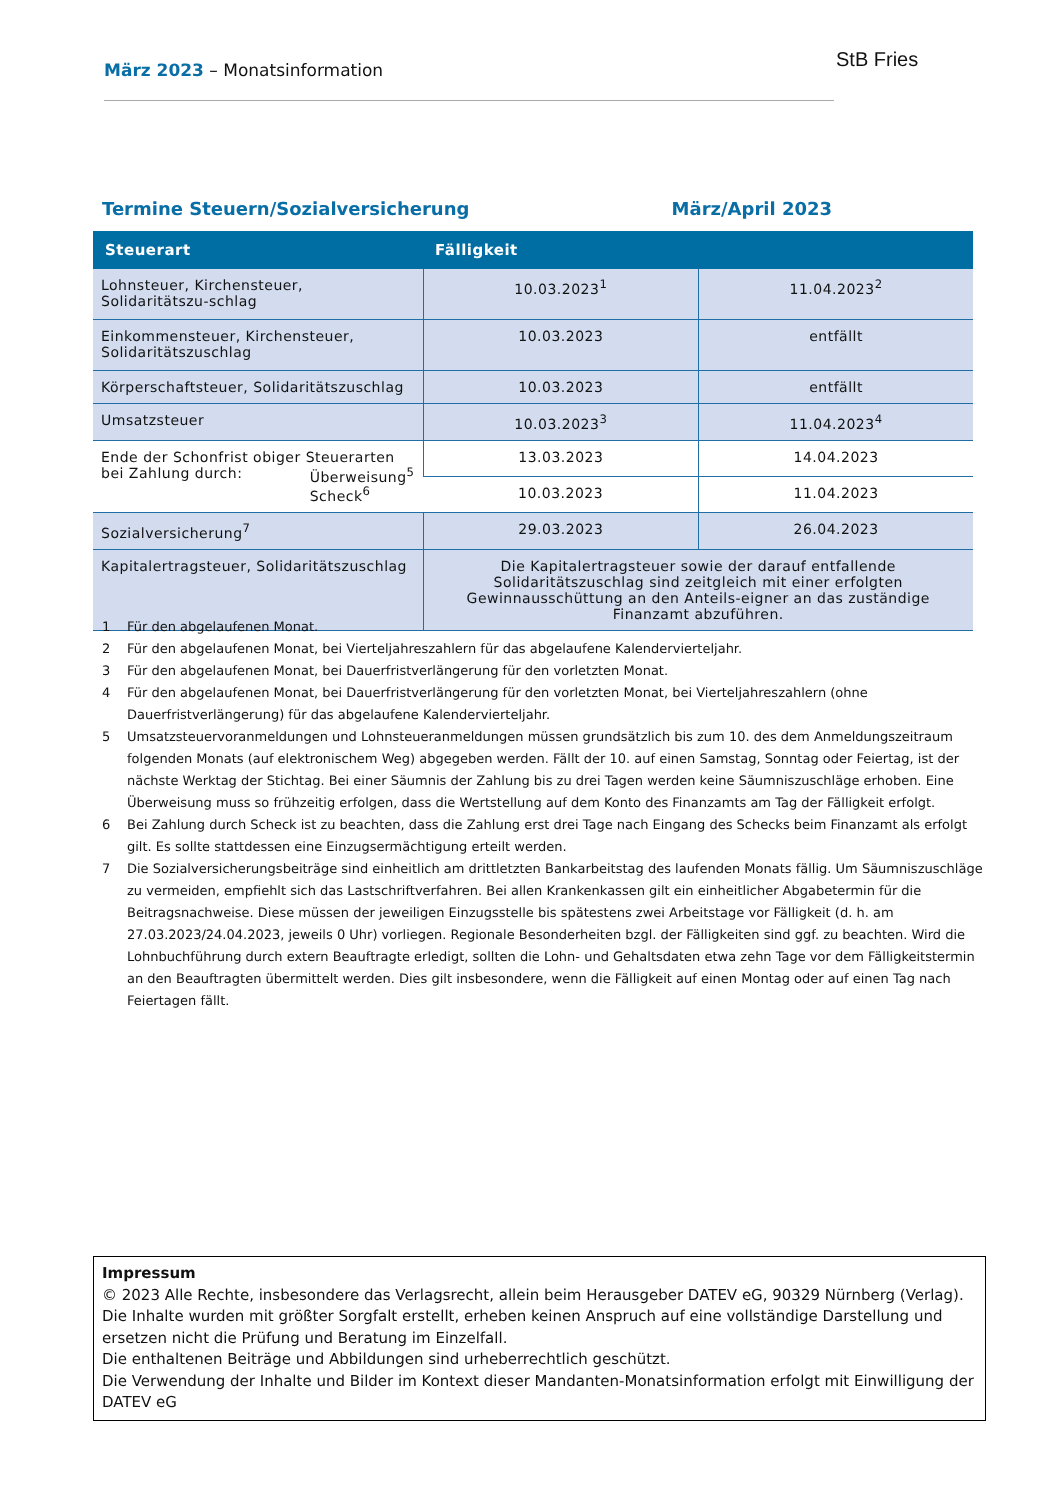März 2023 – Monatsinformation StB Fries
Termine Steuern/Sozialversicherung März/April 2023
| Steuerart | Fälligkeit | |
| --- | --- | --- |
| Lohnsteuer, Kirchensteuer, Solidaritätszu-schlag | 10.03.2023<sup>1</sup> | 11.04.2023<sup>2</sup> |
| Einkommensteuer, Kirchensteuer, Solidaritätszuschlag | 10.03.2023 | entfällt |
| Körperschaftsteuer, Solidaritätszuschlag | 10.03.2023 | entfällt |
| Umsatzsteuer | 10.03.2023<sup>3</sup> | 11.04.2023<sup>4</sup> |
| Ende der Schonfrist obiger Steuerarten bei Zahlung durch: Überweisung<sup>5</sup> Scheck<sup>6</sup> | 13.03.2023 | 14.04.2023 |
| | 10.03.2023 | 11.04.2023 |
| Sozialversicherung<sup>7</sup> | 29.03.2023 | 26.04.2023 |
| Kapitalertragsteuer, Solidaritätszuschlag | Die Kapitalertragsteuer sowie der darauf entfallende Solidaritätszuschlag sind zeitgleich mit einer erfolgten Gewinnausschüttung an den Anteils-eigner an das zuständige Finanzamt abzuführen. | |
1 Für den abgelaufenen Monat.
2 Für den abgelaufenen Monat, bei Vierteljahreszahlern für das abgelaufene Kalendervierteljahr.
3 Für den abgelaufenen Monat, bei Dauerfristverlängerung für den vorletzten Monat.
4 Für den abgelaufenen Monat, bei Dauerfristverlängerung für den vorletzten Monat, bei Vierteljahreszahlern (ohne Dauerfristverlängerung) für das abgelaufene Kalendervierteljahr.
5 Umsatzsteuervoranmeldungen und Lohnsteueranmeldungen müssen grundsätzlich bis zum 10. des dem Anmeldungszeitraum folgenden Monats (auf elektronischem Weg) abgegeben werden. Fällt der 10. auf einen Samstag, Sonntag oder Feiertag, ist der nächste Werktag der Stichtag. Bei einer Säumnis der Zahlung bis zu drei Tagen werden keine Säumniszuschläge erhoben. Eine Überweisung muss so frühzeitig erfolgen, dass die Wertstellung auf dem Konto des Finanzamts am Tag der Fälligkeit erfolgt.
6 Bei Zahlung durch Scheck ist zu beachten, dass die Zahlung erst drei Tage nach Eingang des Schecks beim Finanzamt als erfolgt gilt. Es sollte stattdessen eine Einzugsermächtigung erteilt werden.
7 Die Sozialversicherungsbeiträge sind einheitlich am drittletzten Bankarbeitstag des laufenden Monats fällig. Um Säumniszuschläge zu vermeiden, empfiehlt sich das Lastschriftverfahren. Bei allen Krankenkassen gilt ein einheitlicher Abgabetermin für die Beitragsnachweise. Diese müssen der jeweiligen Einzugsstelle bis spätestens zwei Arbeitstage vor Fälligkeit (d. h. am 27.03.2023/24.04.2023, jeweils 0 Uhr) vorliegen. Regionale Besonderheiten bzgl. der Fälligkeiten sind ggf. zu beachten. Wird die Lohnbuchführung durch extern Beauftragte erledigt, sollten die Lohn- und Gehaltsdaten etwa zehn Tage vor dem Fälligkeitstermin an den Beauftragten übermittelt werden. Dies gilt insbesondere, wenn die Fälligkeit auf einen Montag oder auf einen Tag nach Feiertagen fällt.
Impressum
© 2023 Alle Rechte, insbesondere das Verlagsrecht, allein beim Herausgeber DATEV eG, 90329 Nürnberg (Verlag).
Die Inhalte wurden mit größter Sorgfalt erstellt, erheben keinen Anspruch auf eine vollständige Darstellung und ersetzen nicht die Prüfung und Beratung im Einzelfall.
Die enthaltenen Beiträge und Abbildungen sind urheberrechtlich geschützt.
Die Verwendung der Inhalte und Bilder im Kontext dieser Mandanten-Monatsinformation erfolgt mit Einwilligung der DATEV eG